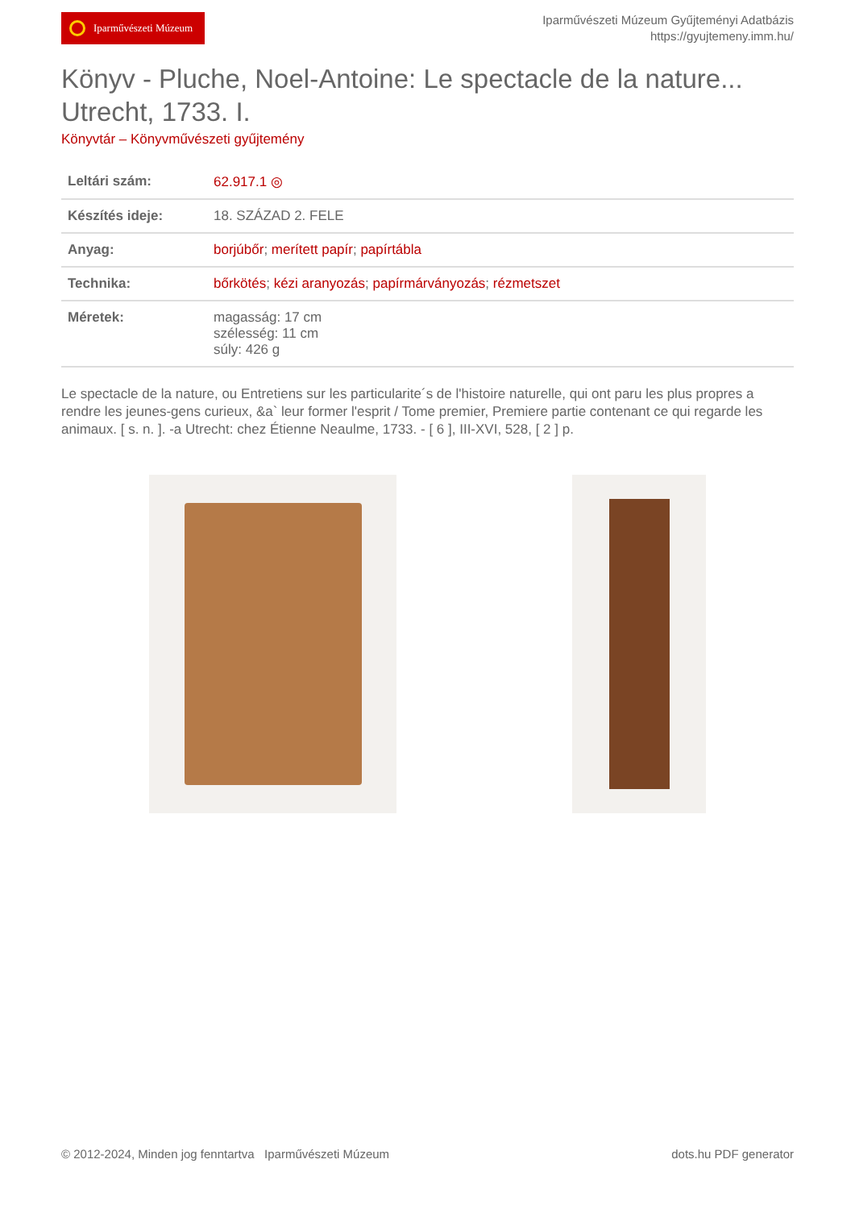Iparművészeti Múzeum
Iparművészeti Múzeum Gyűjteményi Adatbázis
https://gyujtemeny.imm.hu/
Könyv - Pluche, Noel-Antoine: Le spectacle de la nature... Utrecht, 1733. I.
Könyvtár – Könyvművészeti gyűjtemény
| Leltári szám: | 62.917.1 ◎ |
| Készítés ideje: | 18. SZÁZAD 2. FELE |
| Anyag: | borjúbőr ; merített papír ; papírtábla |
| Technika: | bőrkötés ; kézi aranyozás ; papírmárványozás ; rézmetszet |
| Méretek: | magasság: 17 cm szélesség: 11 cm súly: 426 g |
Le spectacle de la nature, ou Entretiens sur les particularite´s de l'histoire naturelle, qui ont paru les plus propres a rendre les jeunes-gens curieux, &a` leur former l'esprit / Tome premier, Premiere partie contenant ce qui regarde les animaux. [ s. n. ]. -a Utrecht: chez Étienne Neaulme, 1733. - [ 6 ], III-XVI, 528, [ 2 ] p.
© 2012-2024, Minden jog fenntartva Iparművészeti Múzeum
dots.hu PDF generator